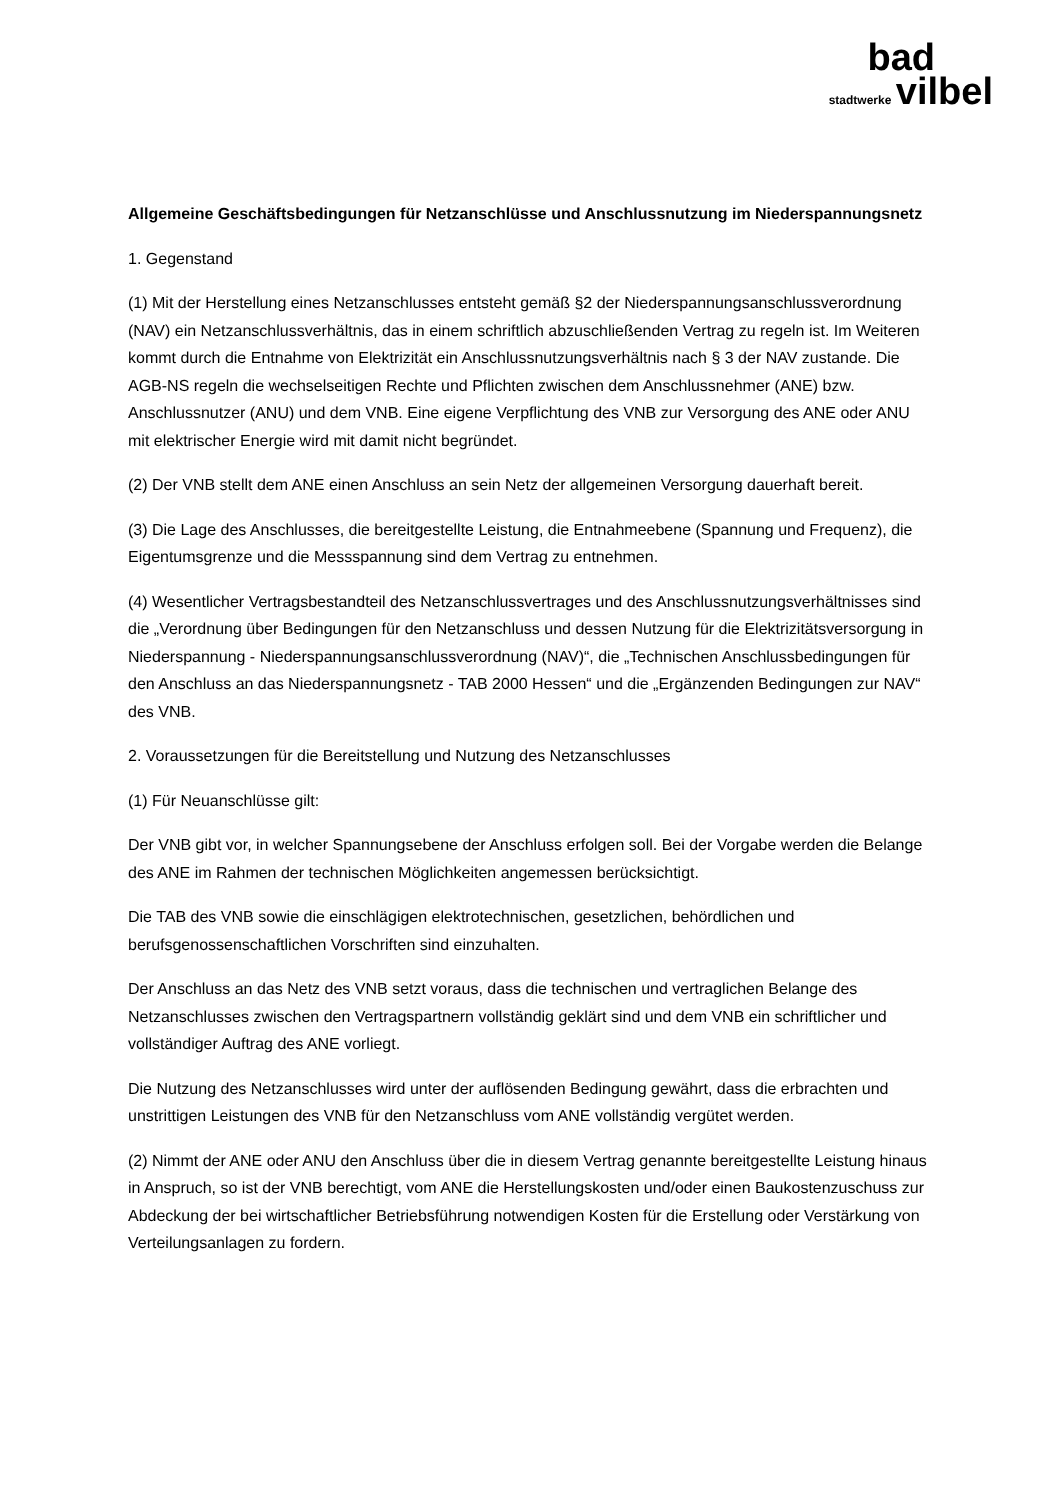bad
stadtwerke vilbel
Allgemeine Geschäftsbedingungen für Netzanschlüsse und Anschlussnutzung im Niederspannungsnetz
1. Gegenstand
(1) Mit der Herstellung eines Netzanschlusses entsteht gemäß §2 der Niederspannungsanschlussverordnung (NAV) ein Netzanschlussverhältnis, das in einem schriftlich abzuschließenden Vertrag zu regeln ist. Im Weiteren kommt durch die Entnahme von Elektrizität ein Anschlussnutzungsverhältnis nach § 3 der NAV zustande. Die AGB-NS regeln die wechselseitigen Rechte und Pflichten zwischen dem Anschlussnehmer (ANE) bzw. Anschlussnutzer (ANU) und dem VNB. Eine eigene Verpflichtung des VNB zur Versorgung des ANE oder ANU mit elektrischer Energie wird mit damit nicht begründet.
(2) Der VNB stellt dem ANE einen Anschluss an sein Netz der allgemeinen Versorgung dauerhaft bereit.
(3) Die Lage des Anschlusses, die bereitgestellte Leistung, die Entnahmeebene (Spannung und Frequenz), die Eigentumsgrenze und die Messspannung sind dem Vertrag zu entnehmen.
(4) Wesentlicher Vertragsbestandteil des Netzanschlussvertrages und des Anschlussnutzungsverhältnisses sind die „Verordnung über Bedingungen für den Netzanschluss und dessen Nutzung für die Elektrizitätsversorgung in Niederspannung - Niederspannungsanschlussverordnung (NAV)“, die „Technischen Anschlussbedingungen für den Anschluss an das Niederspannungsnetz - TAB 2000 Hessen“ und die „Ergänzenden Bedingungen zur NAV“ des VNB.
2. Voraussetzungen für die Bereitstellung und Nutzung des Netzanschlusses
(1) Für Neuanschlüsse gilt:
Der VNB gibt vor, in welcher Spannungsebene der Anschluss erfolgen soll. Bei der Vorgabe werden die Belange des ANE im Rahmen der technischen Möglichkeiten angemessen berücksichtigt.
Die TAB des VNB sowie die einschlägigen elektrotechnischen, gesetzlichen, behördlichen und berufsgenossenschaftlichen Vorschriften sind einzuhalten.
Der Anschluss an das Netz des VNB setzt voraus, dass die technischen und vertraglichen Belange des Netzanschlusses zwischen den Vertragspartnern vollständig geklärt sind und dem VNB ein schriftlicher und vollständiger Auftrag des ANE vorliegt.
Die Nutzung des Netzanschlusses wird unter der auflösenden Bedingung gewährt, dass die erbrachten und unstrittigen Leistungen des VNB für den Netzanschluss vom ANE vollständig vergütet werden.
(2) Nimmt der ANE oder ANU den Anschluss über die in diesem Vertrag genannte bereitgestellte Leistung hinaus in Anspruch, so ist der VNB berechtigt, vom ANE die Herstellungskosten und/oder einen Baukostenzuschuss zur Abdeckung der bei wirtschaftlicher Betriebsführung notwendigen Kosten für die Erstellung oder Verstärkung von Verteilungsanlagen zu fordern.